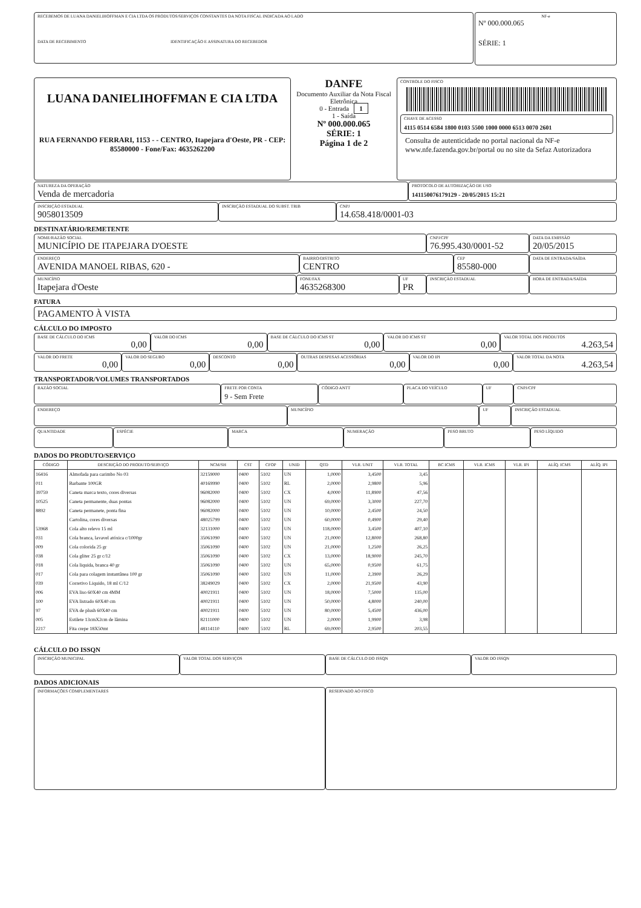RECEBEMOS DE LUANA DANIELIHOFFMAN E CIA LTDA OS PRODUTOS/SERVIÇOS CONSTANTES DA NOTA FISCAL INDICADA AO LADO
DATA DE RECEBIMENTO IDENTIFICAÇÃO E ASSINATURA DO RECEBEDOR
NF-e
Nº 000.000.065
SÉRIE: 1
LUANA DANIELIHOFFMAN E CIA LTDA
RUA FERNANDO FERRARI, 1153 - - CENTRO, Itapejara d'Oeste, PR - CEP: 85580000 - Fone/Fax: 4635262200
DANFE
Documento Auxiliar da Nota Fiscal Eletrônica
0 - Entrada 1
1 - Saída
Nº 000.000.065
SÉRIE: 1
Página 1 de 2
CONTROLE DO FISCO
CHAVE DE ACESSO
4115 0514 6584 1800 0103 5500 1000 0000 6513 0070 2601
Consulta de autenticidade no portal nacional da NF-e www.nfe.fazenda.gov.br/portal ou no site da Sefaz Autorizadora
NATUREZA DA OPERAÇÃO
Venda de mercadoria
PROTOCOLO DE AUTORIZAÇÃO DE USO
141150076179129 - 20/05/2015 15:21
INSCRIÇÃO ESTADUAL
9058013509
INSCRIÇÃO ESTADUAL DO SUBST. TRIB
CNPJ
14.658.418/0001-03
DESTINATÁRIO/REMETENTE
NOME/RAZÃO SOCIAL
MUNICÍPIO DE ITAPEJARA D'OESTE
CNPJ/CPF
76.995.430/0001-52
DATA DA EMISSÃO
20/05/2015
ENDEREÇO
AVENIDA MANOEL RIBAS, 620 -
BAIRRO/DISTRITO
CENTRO
CEP
85580-000
DATA DE ENTRADA/SAÍDA
MUNICÍPIO
Itapejara d'Oeste
FONE/FAX
4635268300
UF
PR
INSCRIÇÃO ESTADUAL
HORA DE ENTRADA/SAÍDA
FATURA
PAGAMENTO À VISTA
CÁLCULO DO IMPOSTO
BASE DE CÁLCULO DO ICMS
0,00
VALOR DO ICMS
0,00
BASE DE CÁLCULO DO ICMS ST
0,00
VALOR DO ICMS ST
0,00
VALOR TOTAL DOS PRODUTOS
4.263,54
VALOR DO FRETE
0,00
VALOR DO SEGURO
0,00
DESCONTO
0,00
OUTRAS DESPESAS ACESSÓRIAS
0,00
VALOR DO IPI
0,00
VALOR TOTAL DA NOTA
4.263,54
TRANSPORTADOR/VOLUMES TRANSPORTADOS
RAZÃO SOCIAL
FRETE POR CONTA
9 - Sem Frete
CÓDIGO ANTT PLACA DO VEÍCULO UF CNPJ/CPF
ENDEREÇO
MUNICÍPIO UF INSCRIÇÃO ESTADUAL
QUANTIDADE
ESPÉCIE MARCA NUMERAÇÃO PESO BRUTO PESO LÍQUIDO
DADOS DO PRODUTO/SERVIÇO
| CÓDIGO | DESCRIÇÃO DO PRODUTO/SERVIÇO | NCM/SH | CST | CFOP | UNID | QTD | VLR. UNIT | VLR. TOTAL | BC ICMS | VLR. ICMS | VLR. IPI | ALÍQ. ICMS | ALÍQ. IPI |
| --- | --- | --- | --- | --- | --- | --- | --- | --- | --- | --- | --- | --- | --- |
| 16416 | Almofada para carimbo No 03 | 32159000 | 0400 | 5102 | UN | 1,0000 | 3,4500 | 3,45 | | | | | |
| 011 | Barbante 100GR | 40169990 | 0400 | 5102 | RL | 2,0000 | 2,9800 | 5,96 | | | | | |
| 39759 | Caneta marca texto, cores diversas | 96082000 | 0400 | 5102 | CX | 4,0000 | 11,8900 | 47,56 | | | | | |
| 10525 | Caneta permanente, duas pontas | 96082000 | 0400 | 5102 | UN | 69,0000 | 3,3000 | 227,70 | | | | | |
| 8892 | Caneta permanete, ponta fina | 96082000 | 0400 | 5102 | UN | 10,0000 | 2,4500 | 24,50 | | | | | |
| | Cartolina, cores diversas | 48025799 | 0400 | 5102 | UN | 60,0000 | 0,4900 | 29,40 | | | | | |
| 53968 | Cola alto relevo 15 ml | 32131000 | 0400 | 5102 | UN | 118,0000 | 3,4500 | 407,10 | | | | | |
| 031 | Cola branca, lavavel atóxica c/1000gr | 35061090 | 0400 | 5102 | UN | 21,0000 | 12,8000 | 268,80 | | | | | |
| 009 | Cola colorida 25 gr | 35061090 | 0400 | 5102 | UN | 21,0000 | 1,2500 | 26,25 | | | | | |
| 038 | Cola gliter 25 gr c/12 | 35061090 | 0400 | 5102 | CX | 13,0000 | 18,9000 | 245,70 | | | | | |
| 018 | Cola liquida, branca 40 gr | 35061090 | 0400 | 5102 | UN | 65,0000 | 0,9500 | 61,75 | | | | | |
| 017 | Cola para colagem instantânea 100 gr | 35061090 | 0400 | 5102 | UN | 11,0000 | 2,3900 | 26,29 | | | | | |
| 039 | Corretivo Liquido, 18 ml C/12 | 38249029 | 0400 | 5102 | CX | 2,0000 | 21,9500 | 43,90 | | | | | |
| 006 | EVA liso 60X40 cm 4MM | 40021911 | 0400 | 5102 | UN | 18,0000 | 7,5000 | 135,00 | | | | | |
| 100 | EVA listrado 60X40 cm | 40021911 | 0400 | 5102 | UN | 50,0000 | 4,8000 | 240,00 | | | | | |
| 97 | EVA de plush 60X40 cm | 40021911 | 0400 | 5102 | UN | 80,0000 | 5,4500 | 436,00 | | | | | |
| 005 | Estilete 13cmX2cm de lâmina | 82111000 | 0400 | 5102 | UN | 2,0000 | 1,9900 | 3,98 | | | | | |
| 2217 | Fita crepe 18X50mt | 48114110 | 0400 | 5102 | RL | 69,0000 | 2,9500 | 203,55 | | | | | |
CÁLCULO DO ISSQN
INSCRIÇÃO MUNICIPAL
VALOR TOTAL DOS SERVIÇOS BASE DE CÁLCULO DO ISSQN VALOR DO ISSQN
DADOS ADICIONAIS
INFORMAÇÕES COMPLEMENTARES
RESERVADO AO FISCO